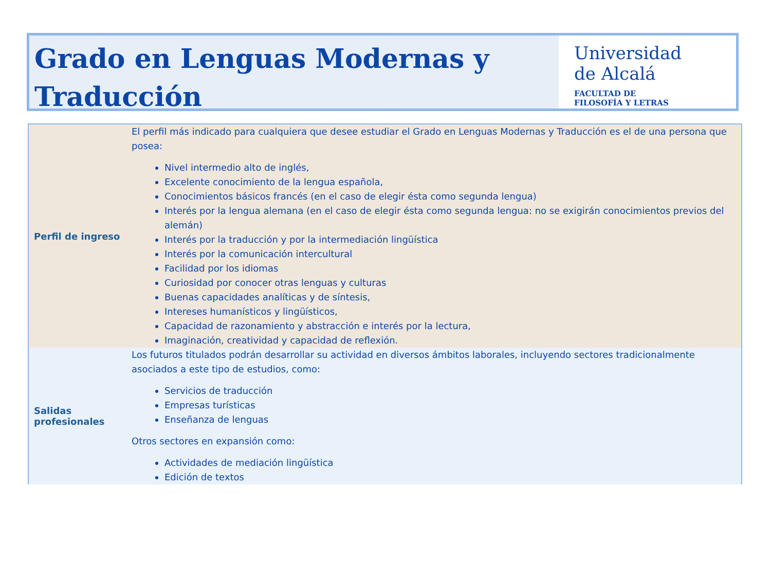Grado en Lenguas Modernas y Traducción
Universidad
de Alcalá
FACULTAD DE
FILOSOFÍA Y LETRAS
| Perfil de ingreso | El perfil más indicado para cualquiera que desee estudiar el Grado en Lenguas Modernas y Traducción es el de una persona que posea: Nivel intermedio alto de inglés, Excelente conocimiento de la lengua española, Conocimientos básicos francés (en el caso de elegir ésta como segunda lengua) Interés por la lengua alemana (en el caso de elegir ésta como segunda lengua: no se exigirán conocimientos previos del alemán) Interés por la traducción y por la intermediación lingüística Interés por la comunicación intercultural Facilidad por los idiomas Curiosidad por conocer otras lenguas y culturas Buenas capacidades analíticas y de síntesis, Intereses humanísticos y lingüísticos, Capacidad de razonamiento y abstracción e interés por la lectura, Imaginación, creatividad y capacidad de reflexión. |
| Salidas profesionales | Los futuros titulados podrán desarrollar su actividad en diversos ámbitos laborales, incluyendo sectores tradicionalmente asociados a este tipo de estudios, como: Servicios de traducción Empresas turísticas Enseñanza de lenguas Otros sectores en expansión como: Actividades de mediación lingüística Edición de textos |